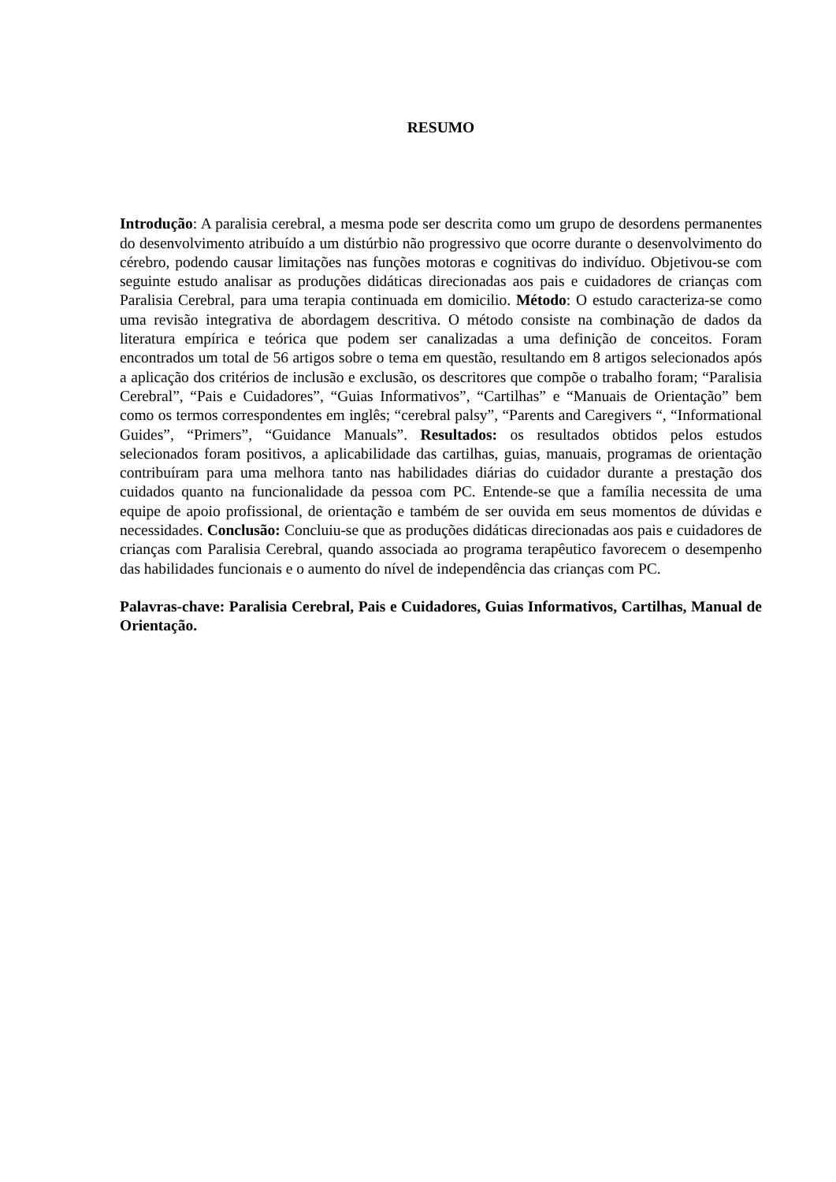RESUMO
Introdução: A paralisia cerebral, a mesma pode ser descrita como um grupo de desordens permanentes do desenvolvimento atribuído a um distúrbio não progressivo que ocorre durante o desenvolvimento do cérebro, podendo causar limitações nas funções motoras e cognitivas do indivíduo. Objetivou-se com seguinte estudo analisar as produções didáticas direcionadas aos pais e cuidadores de crianças com Paralisia Cerebral, para uma terapia continuada em domicilio. Método: O estudo caracteriza-se como uma revisão integrativa de abordagem descritiva. O método consiste na combinação de dados da literatura empírica e teórica que podem ser canalizadas a uma definição de conceitos. Foram encontrados um total de 56 artigos sobre o tema em questão, resultando em 8 artigos selecionados após a aplicação dos critérios de inclusão e exclusão, os descritores que compõe o trabalho foram; “Paralisia Cerebral”, “Pais e Cuidadores”, “Guias Informativos”, “Cartilhas” e “Manuais de Orientação” bem como os termos correspondentes em inglês; “cerebral palsy”, “Parents and Caregivers “, “Informational Guides”, “Primers”, “Guidance Manuals”. Resultados: os resultados obtidos pelos estudos selecionados foram positivos, a aplicabilidade das cartilhas, guias, manuais, programas de orientação contribuíram para uma melhora tanto nas habilidades diárias do cuidador durante a prestação dos cuidados quanto na funcionalidade da pessoa com PC. Entende-se que a família necessita de uma equipe de apoio profissional, de orientação e também de ser ouvida em seus momentos de dúvidas e necessidades. Conclusão: Concluiu-se que as produções didáticas direcionadas aos pais e cuidadores de crianças com Paralisia Cerebral, quando associada ao programa terapêutico favorecem o desempenho das habilidades funcionais e o aumento do nível de independência das crianças com PC.
Palavras-chave: Paralisia Cerebral, Pais e Cuidadores, Guias Informativos, Cartilhas, Manual de Orientação.